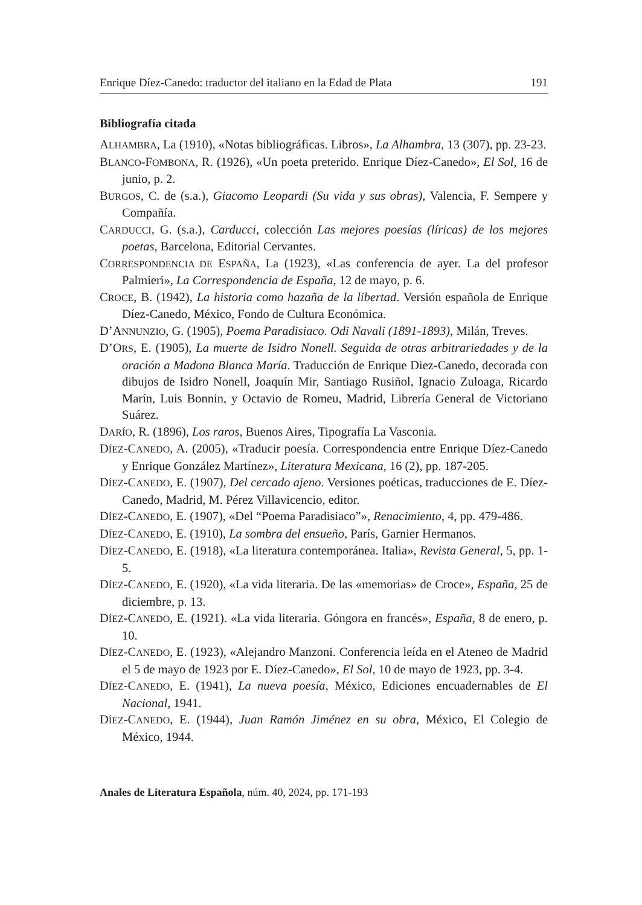Enrique Díez-Canedo: traductor del italiano en la Edad de Plata 191
Bibliografía citada
ALHAMBRA, La (1910), «Notas bibliográficas. Libros», La Alhambra, 13 (307), pp. 23-23.
BLANCO-FOMBONA, R. (1926), «Un poeta preterido. Enrique Díez-Canedo», El Sol, 16 de junio, p. 2.
BURGOS, C. de (s.a.), Giacomo Leopardi (Su vida y sus obras), Valencia, F. Sempere y Compañía.
CARDUCCI, G. (s.a.), Carducci, colección Las mejores poesías (líricas) de los mejores poetas, Barcelona, Editorial Cervantes.
CORRESPONDENCIA DE ESPAÑA, La (1923), «Las conferencia de ayer. La del profesor Palmieri», La Correspondencia de España, 12 de mayo, p. 6.
CROCE, B. (1942), La historia como hazaña de la libertad. Versión española de Enrique Díez-Canedo, México, Fondo de Cultura Económica.
D’ANNUNZIO, G. (1905), Poema Paradisiaco. Odi Navali (1891-1893), Milán, Treves.
D’ORS, E. (1905), La muerte de Isidro Nonell. Seguida de otras arbitrariedades y de la oración a Madona Blanca María. Traducción de Enrique Diez-Canedo, decorada con dibujos de Isidro Nonell, Joaquín Mir, Santiago Rusiñol, Ignacio Zuloaga, Ricardo Marín, Luis Bonnin, y Octavio de Romeu, Madrid, Librería General de Victoriano Suárez.
DARÍO, R. (1896), Los raros, Buenos Aires, Tipografía La Vasconia.
DÍEZ-CANEDO, A. (2005), «Traducir poesía. Correspondencia entre Enrique Díez-Canedo y Enrique González Martínez», Literatura Mexicana, 16 (2), pp. 187-205.
DÍEZ-CANEDO, E. (1907), Del cercado ajeno. Versiones poéticas, traducciones de E. Díez-Canedo, Madrid, M. Pérez Villavicencio, editor.
DÍEZ-CANEDO, E. (1907), «Del “Poema Paradisiaco”», Renacimiento, 4, pp. 479-486.
DÍEZ-CANEDO, E. (1910), La sombra del ensueño, París, Garnier Hermanos.
DÍEZ-CANEDO, E. (1918), «La literatura contemporánea. Italia», Revista General, 5, pp. 1-5.
DÍEZ-CANEDO, E. (1920), «La vida literaria. De las «memorias» de Croce», España, 25 de diciembre, p. 13.
DÍEZ-CANEDO, E. (1921). «La vida literaria. Góngora en francés», España, 8 de enero, p. 10.
DÍEZ-CANEDO, E. (1923), «Alejandro Manzoni. Conferencia leída en el Ateneo de Madrid el 5 de mayo de 1923 por E. Díez-Canedo», El Sol, 10 de mayo de 1923, pp. 3-4.
DÍEZ-CANEDO, E. (1941), La nueva poesía, México, Ediciones encuadernables de El Nacional, 1941.
DÍEZ-CANEDO, E. (1944), Juan Ramón Jiménez en su obra, México, El Colegio de México, 1944.
Anales de Literatura Española, núm. 40, 2024, pp. 171-193